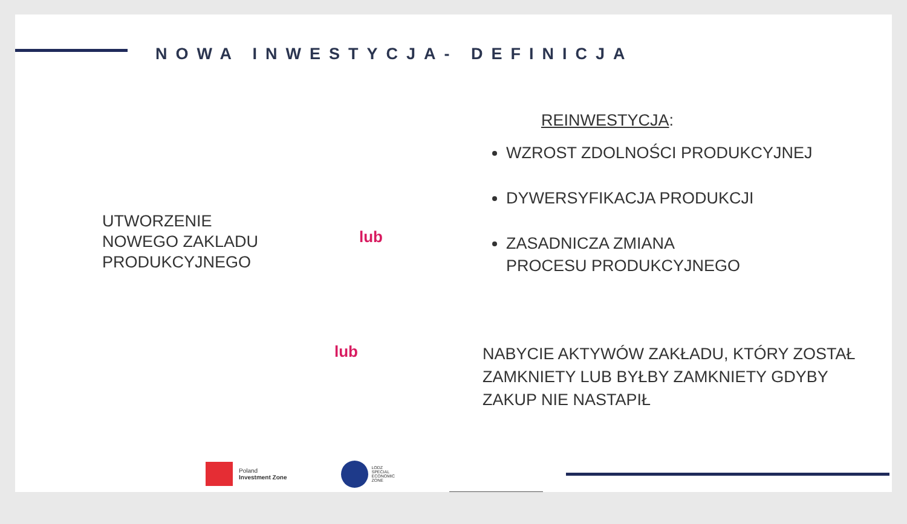NOWA INWESTYCJA- DEFINICJA
UTWORZENIE
NOWEGO ZAKLADU
PRODUKCYJNEGO
lub
REINWESTYCJA:
WZROST ZDOLNOŚCI PRODUKCYJNEJ
DYWERSYFIKACJA PRODUKCJI
ZASADNICZA ZMIANA
PROCESU PRODUKCYJNEGO
lub
NABYCIE AKTYWÓW ZAKŁADU, KTÓRY ZOSTAŁ ZAMKNIETY LUB BYŁBY ZAMKNIETY GDYBY ZAKUP NIE NASTAPIŁ
Poland
Investment Zone
LODZ
SPECIAL
ECONOMIC
ZONE